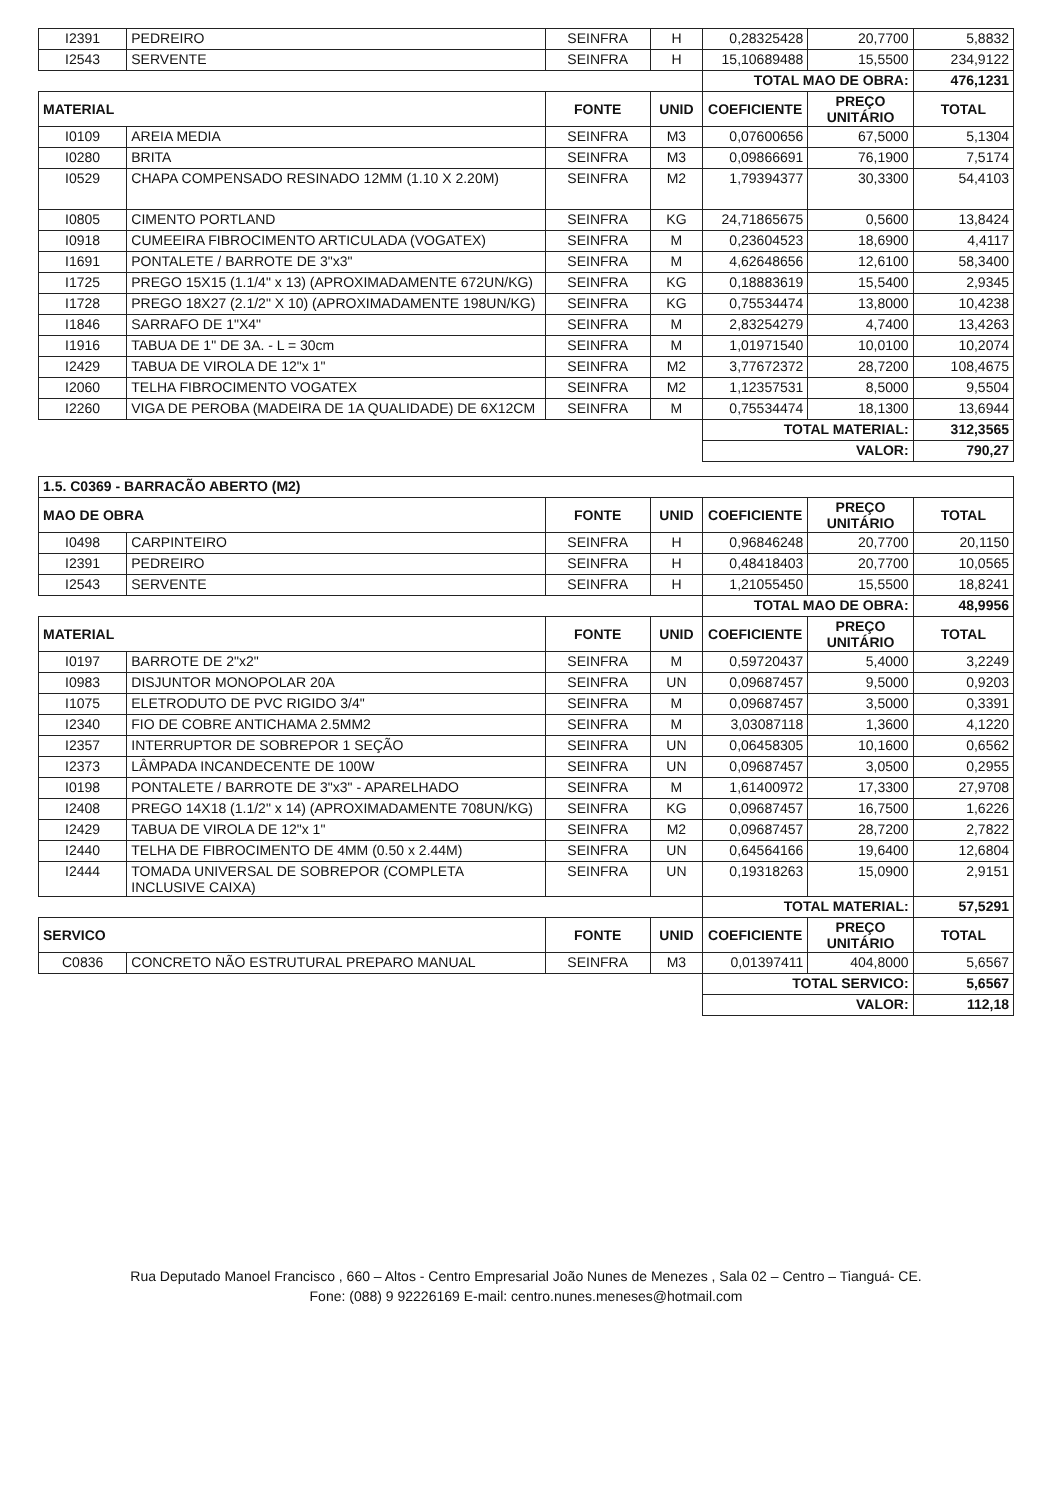| I2391 | PEDREIRO | SEINFRA | H | 0,28325428 | 20,7700 | 5,8832 |
| I2543 | SERVENTE | SEINFRA | H | 15,10689488 | 15,5500 | 234,9122 |
| | | | | TOTAL MAO DE OBRA: | | 476,1231 |
| MATERIAL | | FONTE | UNID | COEFICIENTE | PREÇO UNITÁRIO | TOTAL |
| I0109 | AREIA MEDIA | SEINFRA | M3 | 0,07600656 | 67,5000 | 5,1304 |
| I0280 | BRITA | SEINFRA | M3 | 0,09866691 | 76,1900 | 7,5174 |
| I0529 | CHAPA COMPENSADO RESINADO 12MM (1.10 X 2.20M) | SEINFRA | M2 | 1,79394377 | 30,3300 | 54,4103 |
| I0805 | CIMENTO PORTLAND | SEINFRA | KG | 24,71865675 | 0,5600 | 13,8424 |
| I0918 | CUMEEIRA FIBROCIMENTO ARTICULADA (VOGATEX) | SEINFRA | M | 0,23604523 | 18,6900 | 4,4117 |
| I1691 | PONTALETE / BARROTE DE 3"x3" | SEINFRA | M | 4,62648656 | 12,6100 | 58,3400 |
| I1725 | PREGO 15X15 (1.1/4" x 13) (APROXIMADAMENTE 672UN/KG) | SEINFRA | KG | 0,18883619 | 15,5400 | 2,9345 |
| I1728 | PREGO 18X27 (2.1/2" X 10) (APROXIMADAMENTE 198UN/KG) | SEINFRA | KG | 0,75534474 | 13,8000 | 10,4238 |
| I1846 | SARRAFO DE 1"X4" | SEINFRA | M | 2,83254279 | 4,7400 | 13,4263 |
| I1916 | TABUA DE 1" DE 3A. - L = 30cm | SEINFRA | M | 1,01971540 | 10,0100 | 10,2074 |
| I2429 | TABUA DE VIROLA DE 12"x 1" | SEINFRA | M2 | 3,77672372 | 28,7200 | 108,4675 |
| I2060 | TELHA FIBROCIMENTO VOGATEX | SEINFRA | M2 | 1,12357531 | 8,5000 | 9,5504 |
| I2260 | VIGA DE PEROBA (MADEIRA DE 1A QUALIDADE) DE 6X12CM | SEINFRA | M | 0,75534474 | 18,1300 | 13,6944 |
| | | | | TOTAL MATERIAL: | | 312,3565 |
| | | | | VALOR: | | 790,27 |
| 1.5. C0369 - BARRACÃO ABERTO (M2) | | | | | | |
| MAO DE OBRA | | FONTE | UNID | COEFICIENTE | PREÇO UNITÁRIO | TOTAL |
| I0498 | CARPINTEIRO | SEINFRA | H | 0,96846248 | 20,7700 | 20,1150 |
| I2391 | PEDREIRO | SEINFRA | H | 0,48418403 | 20,7700 | 10,0565 |
| I2543 | SERVENTE | SEINFRA | H | 1,21055450 | 15,5500 | 18,8241 |
| | | | | TOTAL MAO DE OBRA: | | 48,9956 |
| MATERIAL | | FONTE | UNID | COEFICIENTE | PREÇO UNITÁRIO | TOTAL |
| I0197 | BARROTE DE 2"x2" | SEINFRA | M | 0,59720437 | 5,4000 | 3,2249 |
| I0983 | DISJUNTOR MONOPOLAR 20A | SEINFRA | UN | 0,09687457 | 9,5000 | 0,9203 |
| I1075 | ELETRODUTO DE PVC RIGIDO 3/4" | SEINFRA | M | 0,09687457 | 3,5000 | 0,3391 |
| I2340 | FIO DE COBRE ANTICHAMA 2.5MM2 | SEINFRA | M | 3,03087118 | 1,3600 | 4,1220 |
| I2357 | INTERRUPTOR DE SOBREPOR 1 SEÇÃO | SEINFRA | UN | 0,06458305 | 10,1600 | 0,6562 |
| I2373 | LÂMPADA INCANDECENTE DE 100W | SEINFRA | UN | 0,09687457 | 3,0500 | 0,2955 |
| I0198 | PONTALETE / BARROTE DE 3"x3" - APARELHADO | SEINFRA | M | 1,61400972 | 17,3300 | 27,9708 |
| I2408 | PREGO 14X18 (1.1/2" x 14) (APROXIMADAMENTE 708UN/KG) | SEINFRA | KG | 0,09687457 | 16,7500 | 1,6226 |
| I2429 | TABUA DE VIROLA DE 12"x 1" | SEINFRA | M2 | 0,09687457 | 28,7200 | 2,7822 |
| I2440 | TELHA DE FIBROCIMENTO DE 4MM (0.50 x 2.44M) | SEINFRA | UN | 0,64564166 | 19,6400 | 12,6804 |
| I2444 | TOMADA UNIVERSAL DE SOBREPOR (COMPLETA INCLUSIVE CAIXA) | SEINFRA | UN | 0,19318263 | 15,0900 | 2,9151 |
| | | | | TOTAL MATERIAL: | | 57,5291 |
| SERVICO | | FONTE | UNID | COEFICIENTE | PREÇO UNITÁRIO | TOTAL |
| C0836 | CONCRETO NÃO ESTRUTURAL PREPARO MANUAL | SEINFRA | M3 | 0,01397411 | 404,8000 | 5,6567 |
| | | | | TOTAL SERVICO: | | 5,6567 |
| | | | | VALOR: | | 112,18 |
Rua Deputado Manoel Francisco , 660 – Altos - Centro Empresarial João Nunes de Menezes , Sala 02 – Centro – Tianguá- CE.
Fone: (088) 9 92226169 E-mail: centro.nunes.meneses@hotmail.com